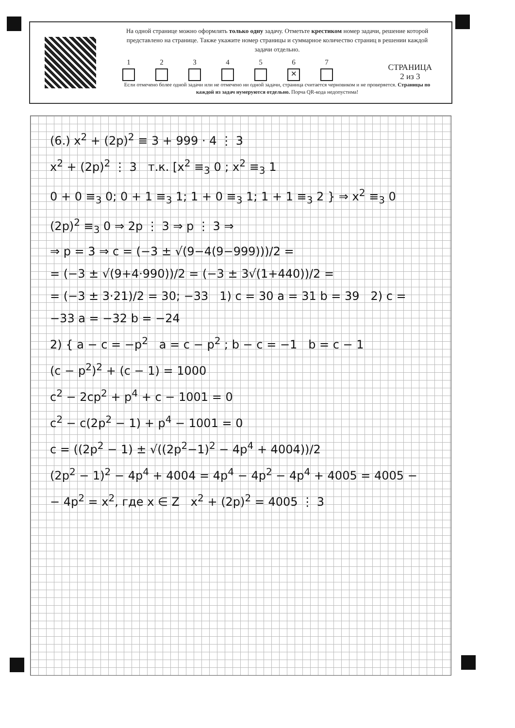На одной странице можно оформлять только одну задачу. Отметьте крестиком номер задачи, решение которой представлено на странице. Также укажите номер страницы и суммарное количество страниц в решении каждой задачи отдельно.
1 2 3 4 5 6
✕
7
СТРАНИЦА
2 из 3
Если отмечено более одной задачи или не отмечено ни одной задачи, страница считается черновиком и не проверяется. Страницы по каждой из задач нумеруются отдельно. Порча QR-кода недопустима!
(6.) x<sup>2</sup> + (2p)<sup>2</sup> ≡ 3 + 999 · 4 ⋮ 3
x<sup>2</sup> + (2p)<sup>2</sup> ⋮ 3 т.к. [x<sup>2</sup> ≡<sub>3</sub> 0 ; x<sup>2</sup> ≡<sub>3</sub> 1
0 + 0 ≡<sub>3</sub> 0; 0 + 1 ≡<sub>3</sub> 1; 1 + 0 ≡<sub>3</sub> 1; 1 + 1 ≡<sub>3</sub> 2 } ⇒ x<sup>2</sup> ≡<sub>3</sub> 0
(2p)<sup>2</sup> ≡<sub>3</sub> 0 ⇒ 2p ⋮ 3 ⇒ p ⋮ 3 ⇒
⇒ p = 3 ⇒ c = (−3 ± √(9−4(9−999)))/2 =
= (−3 ± √(9+4·990))/2 = (−3 ± 3√(1+440))/2 =
= (−3 ± 3·21)/2 = 30; −33 1) c = 30 a = 31 b = 39 2) c = −33 a = −32 b = −24
2) { a − c = −p<sup>2</sup> a = c − p<sup>2</sup> ; b − c = −1 b = c − 1
(c − p<sup>2</sup>)<sup>2</sup> + (c − 1) = 1000
c<sup>2</sup> − 2cp<sup>2</sup> + p<sup>4</sup> + c − 1001 = 0
c<sup>2</sup> − c(2p<sup>2</sup> − 1) + p<sup>4</sup> − 1001 = 0
c = ((2p<sup>2</sup> − 1) ± √((2p<sup>2</sup>−1)<sup>2</sup> − 4p<sup>4</sup> + 4004))/2
(2p<sup>2</sup> − 1)<sup>2</sup> − 4p<sup>4</sup> + 4004 = 4p<sup>4</sup> − 4p<sup>2</sup> − 4p<sup>4</sup> + 4005 = 4005 −
− 4p<sup>2</sup> = x<sup>2</sup>, где x ∈ Z x<sup>2</sup> + (2p)<sup>2</sup> = 4005 ⋮ 3